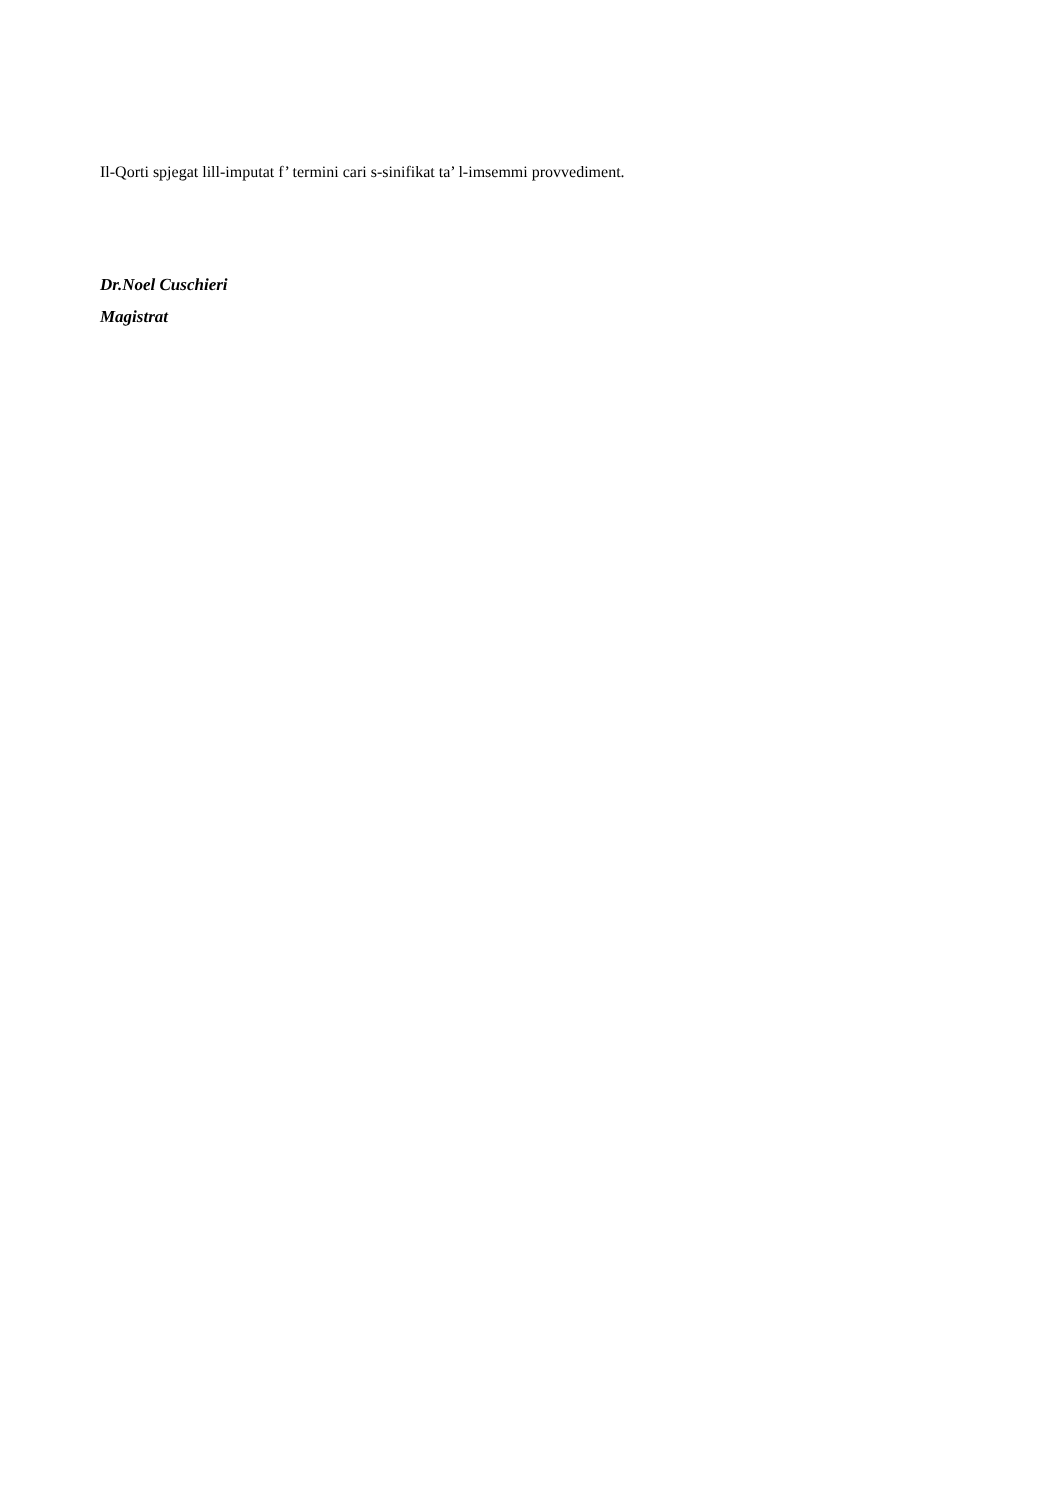Il-Qorti spjegat lill-imputat f’ termini cari s-sinifikat ta’ l-imsemmi provvediment.
Dr.Noel Cuschieri
Magistrat